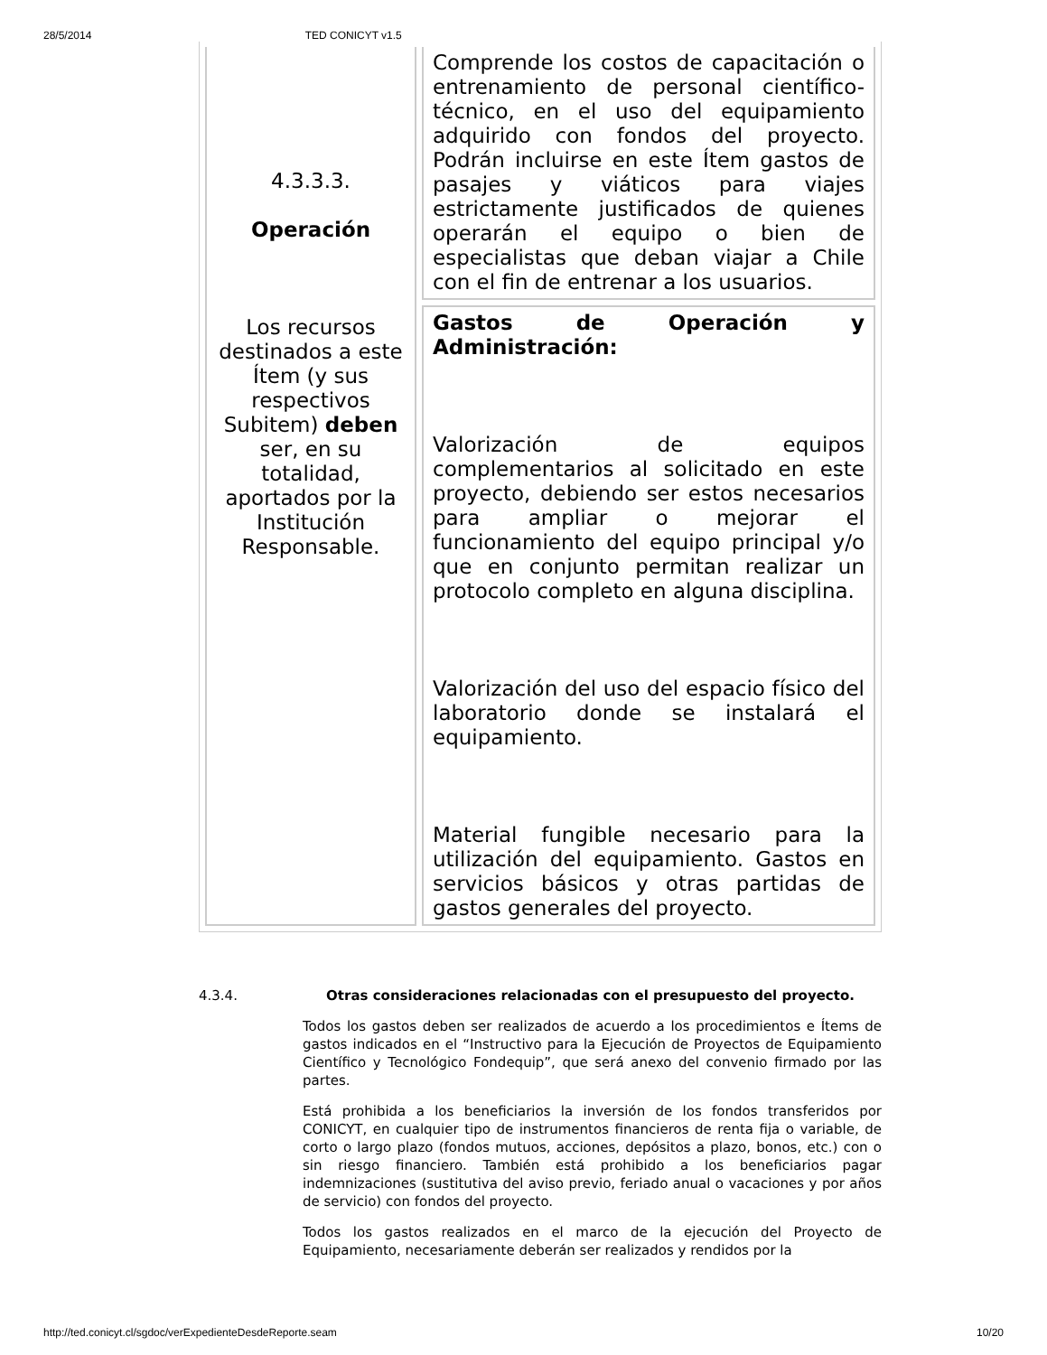28/5/2014 TED CONICYT v1.5
| 4.3.3.3. Operación Los recursos destinados a este Ítem (y sus respectivos Subitem) deben ser, en su totalidad, aportados por la Institución Responsable. | Comprende los costos de capacitación o entrenamiento de personal científico-técnico, en el uso del equipamiento adquirido con fondos del proyecto. Podrán incluirse en este Ítem gastos de pasajes y viáticos para viajes estrictamente justificados de quienes operarán el equipo o bien de especialistas que deban viajar a Chile con el fin de entrenar a los usuarios. |
| | Gastos de Operación y Administración: Valorización de equipos complementarios al solicitado en este proyecto, debiendo ser estos necesarios para ampliar o mejorar el funcionamiento del equipo principal y/o que en conjunto permitan realizar un protocolo completo en alguna disciplina. Valorización del uso del espacio físico del laboratorio donde se instalará el equipamiento. Material fungible necesario para la utilización del equipamiento. Gastos en servicios básicos y otras partidas de gastos generales del proyecto. |
4.3.4. Otras consideraciones relacionadas con el presupuesto del proyecto.
Todos los gastos deben ser realizados de acuerdo a los procedimientos e Ítems de gastos indicados en el “Instructivo para la Ejecución de Proyectos de Equipamiento Científico y Tecnológico Fondequip”, que será anexo del convenio firmado por las partes.
Está prohibida a los beneficiarios la inversión de los fondos transferidos por CONICYT, en cualquier tipo de instrumentos financieros de renta fija o variable, de corto o largo plazo (fondos mutuos, acciones, depósitos a plazo, bonos, etc.) con o sin riesgo financiero. También está prohibido a los beneficiarios pagar indemnizaciones (sustitutiva del aviso previo, feriado anual o vacaciones y por años de servicio) con fondos del proyecto.
Todos los gastos realizados en el marco de la ejecución del Proyecto de Equipamiento, necesariamente deberán ser realizados y rendidos por la
http://ted.conicyt.cl/sgdoc/verExpedienteDesdeReporte.seam 10/20